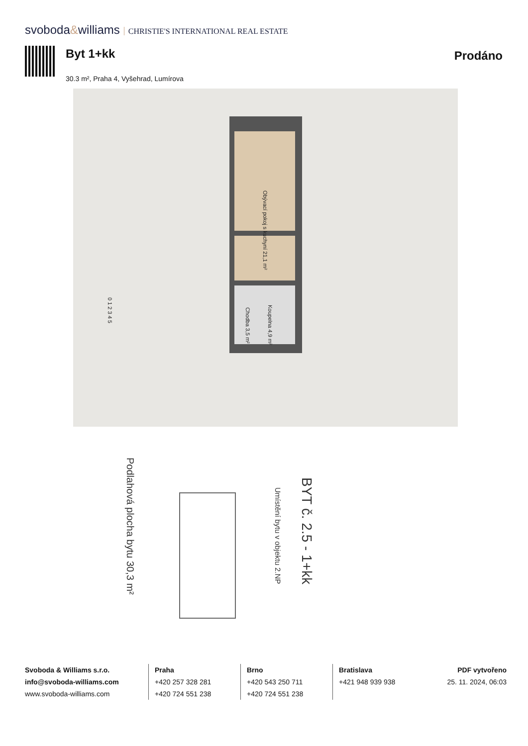svoboda&williams CHRISTIE'S INTERNATIONAL REAL ESTATE
Byt 1+kk
30.3 m², Praha 4, Vyšehrad, Lumírova
Prodáno
Obývací pokoj s kuchyní 21,1 m²
Chodba 3,5 m²
Koupelna 4,9 m²
0 1 2 3 4 5
Podlahová plocha bytu 30,3 m²
Umístění bytu v objektu 2.NP
BYT č. 2.5 - 1+kk
Svoboda & Williams s.r.o.
info@svoboda-williams.com
www.svoboda-williams.com
Praha
+420 257 328 281
+420 724 551 238
Brno
+420 543 250 711
+420 724 551 238
Bratislava
+421 948 939 938
PDF vytvořeno
25. 11. 2024, 06:03